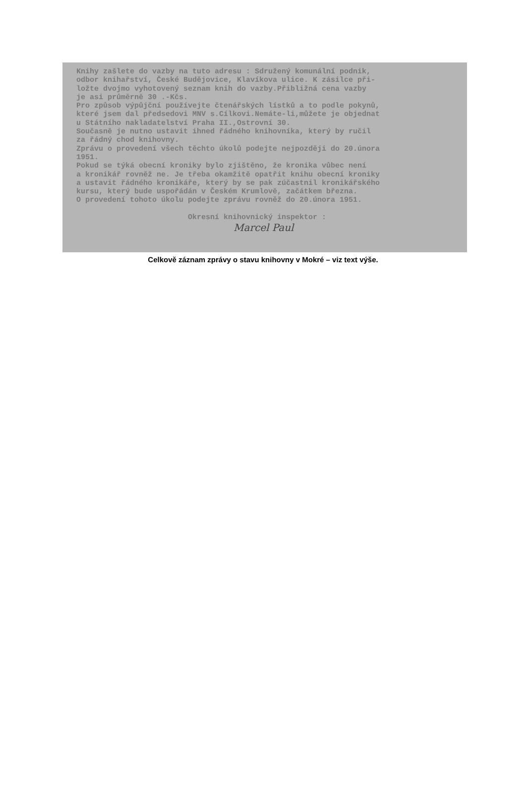Knihy zašlete do vazby na tuto adresu : Sdružený komunální podnik, odbor knihařství, České Budějovice, Klavíkova ulice. K zásilce při- ložte dvojmo vyhotovený seznam knih do vazby.Přibližná cena vazby je asi průměrně 30 .-Kčs. Pro způsob výpůjční používejte čtenářských lístků a to podle pokynů, které jsem dal předsedovi MNV s.Cílkovi.Nemáte-li,můžete je objednat u Státního nakladatelství Praha II.,Ostrovní 30. Současně je nutno ustavit ihned řádného knihovníka, který by ručil za řádný chod knihovny. Zprávu o provedení všech těchto úkolů podejte nejpozději do 20.února 1951. Pokud se týká obecní kroniky bylo zjištěno, že kronika vůbec není a kronikář rovněž ne. Je třeba okamžitě opatřit knihu obecní kroniky a ustavit řádného kronikáře, který by se pak zúčastnil kronikářského kursu, který bude uspořádán v Českém Krumlově, začátkem března. O provedení tohoto úkolu podejte zprávu rovněž do 20.února 1951. Okresní knihovnický inspektor :
Marcel Paul
Celkově záznam zprávy o stavu knihovny v Mokré – viz text výše.